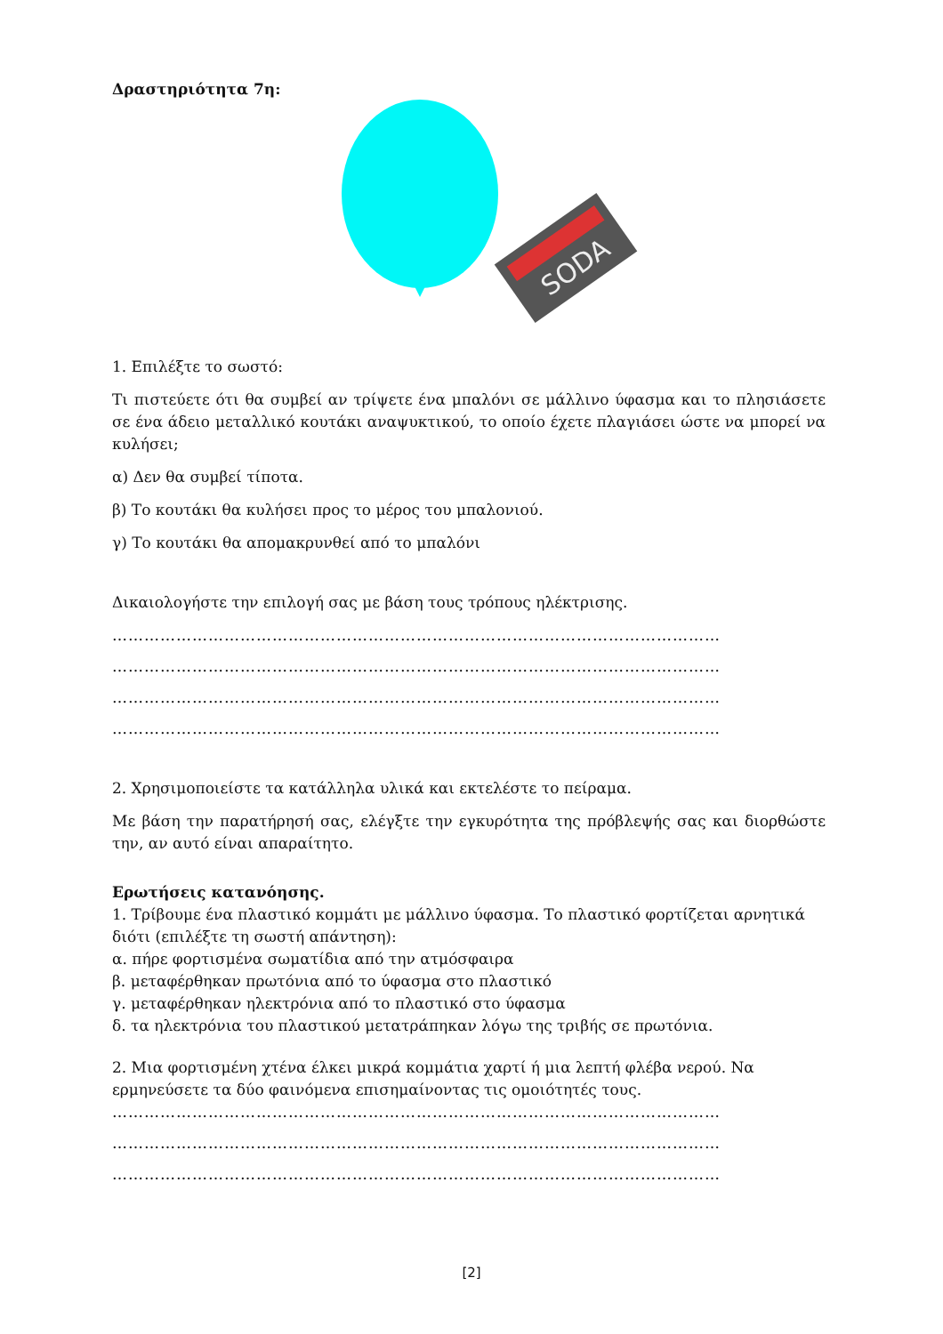Δραστηριότητα 7η:
SODA
1. Επιλέξτε το σωστό:
Τι πιστεύετε ότι θα συμβεί αν τρίψετε ένα μπαλόνι σε μάλλινο ύφασμα και το πλησιάσετε σε ένα άδειο μεταλλικό κουτάκι αναψυκτικού, το οποίο έχετε πλαγιάσει ώστε να μπορεί να κυλήσει;
α) Δεν θα συμβεί τίποτα.
β) Το κουτάκι θα κυλήσει προς το μέρος του μπαλονιού.
γ) Το κουτάκι θα απομακρυνθεί από το μπαλόνι
Δικαιολογήστε την επιλογή σας με βάση τους τρόπους ηλέκτρισης.
……………………………………………………………………………………………………
……………………………………………………………………………………………………
……………………………………………………………………………………………………
……………………………………………………………………………………………………
2. Χρησιμοποιείστε τα κατάλληλα υλικά και εκτελέστε το πείραμα.
Με βάση την παρατήρησή σας, ελέγξτε την εγκυρότητα της πρόβλεψής σας και διορθώστε την, αν αυτό είναι απαραίτητο.
Ερωτήσεις κατανόησης.
1. Τρίβουμε ένα πλαστικό κομμάτι με μάλλινο ύφασμα. Το πλαστικό φορτίζεται αρνητικά διότι (επιλέξτε τη σωστή απάντηση):
α. πήρε φορτισμένα σωματίδια από την ατμόσφαιρα
β. μεταφέρθηκαν πρωτόνια από το ύφασμα στο πλαστικό
γ. μεταφέρθηκαν ηλεκτρόνια από το πλαστικό στο ύφασμα
δ. τα ηλεκτρόνια του πλαστικού μετατράπηκαν λόγω της τριβής σε πρωτόνια.
2. Μια φορτισμένη χτένα έλκει μικρά κομμάτια χαρτί ή μια λεπτή φλέβα νερού. Να ερμηνεύσετε τα δύο φαινόμενα επισημαίνοντας τις ομοιότητές τους.
……………………………………………………………………………………………………
……………………………………………………………………………………………………
……………………………………………………………………………………………………
[2]